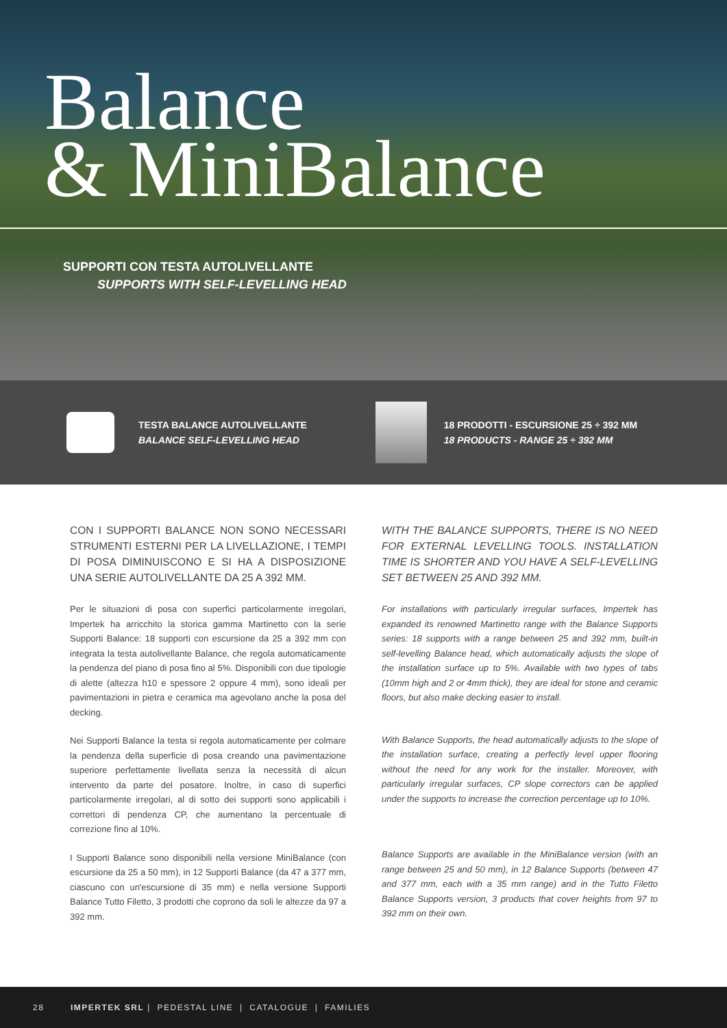Balance
& MiniBalance
SUPPORTI CON TESTA AUTOLIVELLANTE
SUPPORTS WITH SELF-LEVELLING HEAD
TESTA BALANCE AUTOLIVELLANTE
BALANCE SELF-LEVELLING HEAD
18 PRODOTTI - ESCURSIONE 25 ÷ 392 MM
18 PRODUCTS - RANGE 25 ÷ 392 MM
CON I SUPPORTI BALANCE NON SONO NECESSARI STRUMENTI ESTERNI PER LA LIVELLAZIONE, I TEMPI DI POSA DIMINUISCONO E SI HA A DISPOSIZIONE UNA SERIE AUTOLIVELLANTE DA 25 A 392 MM.
Per le situazioni di posa con superfici particolarmente irregolari, Impertek ha arricchito la storica gamma Martinetto con la serie Supporti Balance: 18 supporti con escursione da 25 a 392 mm con integrata la testa autolivellante Balance, che regola automaticamente la pendenza del piano di posa fino al 5%. Disponibili con due tipologie di alette (altezza h10 e spessore 2 oppure 4 mm), sono ideali per pavimentazioni in pietra e ceramica ma agevolano anche la posa del decking.
Nei Supporti Balance la testa si regola automaticamente per colmare la pendenza della superficie di posa creando una pavimentazione superiore perfettamente livellata senza la necessità di alcun intervento da parte del posatore. Inoltre, in caso di superfici particolarmente irregolari, al di sotto dei supporti sono applicabili i correttori di pendenza CP, che aumentano la percentuale di correzione fino al 10%.
I Supporti Balance sono disponibili nella versione MiniBalance (con escursione da 25 a 50 mm), in 12 Supporti Balance (da 47 a 377 mm, ciascuno con un'escursione di 35 mm) e nella versione Supporti Balance Tutto Filetto, 3 prodotti che coprono da soli le altezze da 97 a 392 mm.
WITH THE BALANCE SUPPORTS, THERE IS NO NEED FOR EXTERNAL LEVELLING TOOLS. INSTALLATION TIME IS SHORTER AND YOU HAVE A SELF-LEVELLING SET BETWEEN 25 AND 392 MM.
For installations with particularly irregular surfaces, Impertek has expanded its renowned Martinetto range with the Balance Supports series: 18 supports with a range between 25 and 392 mm, built-in self-levelling Balance head, which automatically adjusts the slope of the installation surface up to 5%. Available with two types of tabs (10mm high and 2 or 4mm thick), they are ideal for stone and ceramic floors, but also make decking easier to install.
With Balance Supports, the head automatically adjusts to the slope of the installation surface, creating a perfectly level upper flooring without the need for any work for the installer. Moreover, with particularly irregular surfaces, CP slope correctors can be applied under the supports to increase the correction percentage up to 10%.
Balance Supports are available in the MiniBalance version (with an range between 25 and 50 mm), in 12 Balance Supports (between 47 and 377 mm, each with a 35 mm range) and in the Tutto Filetto Balance Supports version, 3 products that cover heights from 97 to 392 mm on their own.
28 IMPERTEK SRL | PEDESTAL LINE | CATALOGUE | FAMILIES